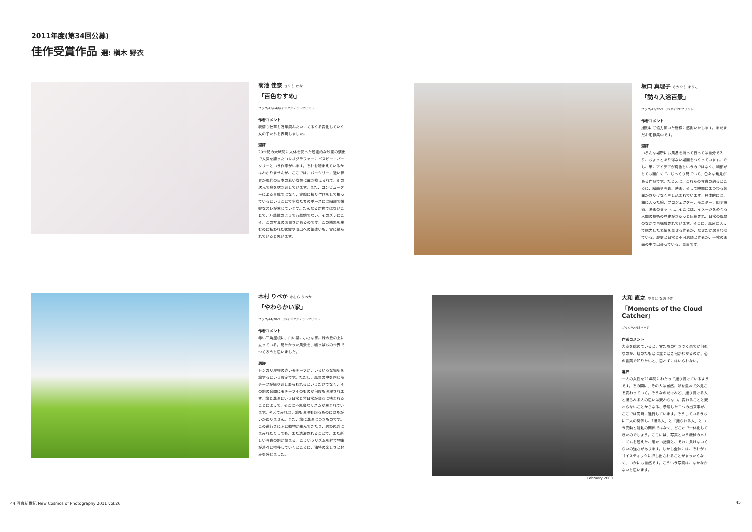2011年度(第34回公募)
佳作受賞作品 選: 槇木 野衣
菊池 佳奈 きくち かな
「百色むすめ」
ブック/A3/64点/インクジェットプリント
作者コメント
表情も仕草も万華鏡みたいにくるくる変化していく女の子たちを表現しました。
選評
20世紀の大戦間に人体を使った超絶的な映画の演出で人気を誇ったコレオグラファーにバスビー・バークリーという作家がいます。それを踏まえているかはわかりませんが、ここでは、バークリーに近い世界が現代の日本の若い女性に置き換えられて、別の次元で息を吹き返しています。また、コンピューターによる合成ではなく、実際に振り付けをして撮っているということで少女たちのポーズには細部で微妙なズレが生じています。たんなる対称ではないことで、万華鏡のようで万華鏡でない。そのズレにこそ、この写真の面白さがあるのです。この効果を生むのに払われた衣裳や演出への気遣いも、実に練られていると思います。
坂口 真理子 さかぐち まりこ
「訪々入浴百景」
ブック/A3/22ページ/タイプCプリント
作者コメント
撮影にご協力頂いた皆様に感謝いたします。まだまだお宅募集中です。
選評
いろんな場所にお風呂を持って行っては自分で入り、ちょっとあり得ない場面をつくっています。でも、単にアイデアが奇抜というのではなく、細部がとても面白くて、じっくり見ていて、色々な発見がある作品です。たとえば、これらの写真の到るところに、絵画や写真、映画、そして映像にまつわる装置がさりげなく写し込まれています。具体的には、額に入った絵、プロジェクター、モニター、照明設備、映画のセット……そこには、イメージをめぐる人間の技術の歴史がぎゅっと圧縮され、日常の風景のなかで再構成されています。そこに、風呂に入って脱力した表情を見せる作者が、なぜだか居合わせている。歴史と日常と不可思議と作者が、一枚の画面の中で出会っている。見事です。
木村 りべか きむら りべか
「やわらかい家」
ブック/A4/70ページ/インクジェットプリント
作者コメント
赤い三角屋根に、白い壁。小さな家。緑の丘の上に立っている。見たかった風景を、嘘っぱちの世界でつくろうと思いました。
選評
トンガリ屋根の赤いモチーフが、いろいろな場所を旅するという設定です。ただし、風景の中を同じモチーフが繰り返しあらわれるというだけでなく、その旅の合間にモチーフそのものが何度も洗濯されます。旅と洗濯という日常と非日常が交互に挟まれることによって、そこに不思議なリズムが生まれています。考えてみれば、旅も洗濯も回るものにはちがいがありません。また、旅に洗濯はつきものです。この道行きにふと動物が絡んできたり、思わぬ砂にまみれたりしても、また洗濯されることで、また新しい写真の旅が始まる。こういうリズムを経て物事が淡々と推移していくところに、独特の楽しさと軽みを感じました。
February 2000
大和 直之 やまと なおゆき
「Moments of the Cloud Catcher」
ブック/A4/68ページ
作者コメント
大空を眺めていると、雲たちの行きつく果てが何処なのか、虹のたもとに立つとき何がわかるのか、心の言葉で知りたいと、思わずにはいられない。
選評
一人の女性を21年間にわたって撮り続けているようです。その間に、その人は当然、齢を重ねて外見こそ変わっていく。そうなのだけれど、撮り続ける人と撮られる人の思いは変わらない。変わることと変わらないことからなる、矛盾した二つの出来事が、ここでは同時に進行しています。そうしているうちに二人の関係も、「撮る人」と「撮られる人」という受動と能動の関係ではなく、どこかで一体化してきたのでしょう。ここには、写真という機械のメカニズムを超えた、暖かい抱擁と、それに負けないくらいの強さがあります。しかし全体には、それがエゴイスティックに押し出されることがまったくなく、いかにも自然です。こういう写真は、なかなかないと思います。
44 写真新世紀 New Cosmos of Photography 2011 vol.26
45